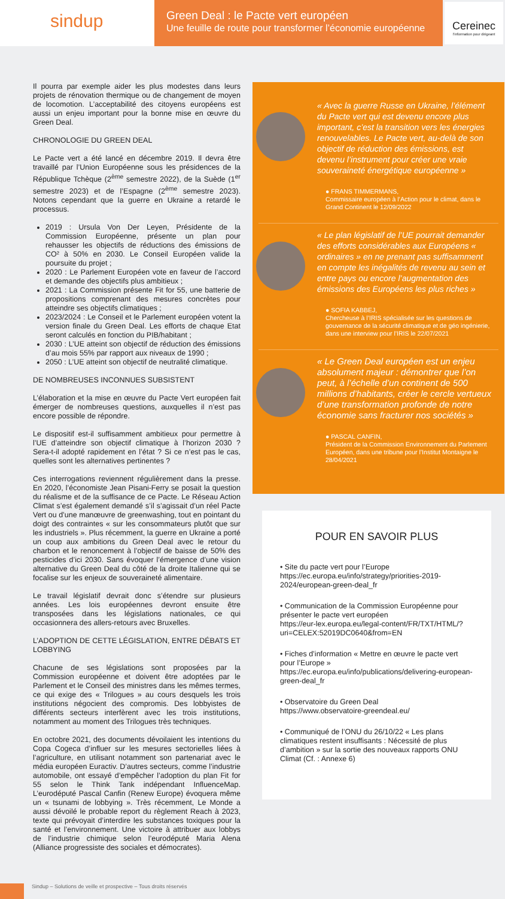sindup
Green Deal : le Pacte vert européen
Une feuille de route pour transformer l’économie européenne
Cereinec
l’information pour dirigeant
Il pourra par exemple aider les plus modestes dans leurs projets de rénovation thermique ou de changement de moyen de locomotion. L’acceptabilité des citoyens européens est aussi un enjeu important pour la bonne mise en œuvre du Green Deal.
CHRONOLOGIE DU GREEN DEAL
Le Pacte vert a été lancé en décembre 2019. Il devra être travaillé par l’Union Européenne sous les présidences de la République Tchèque (2<sup>ème</sup> semestre 2022), de la Suède (1<sup>er</sup> semestre 2023) et de l’Espagne (2<sup>ème</sup> semestre 2023). Notons cependant que la guerre en Ukraine a retardé le processus.
2019 : Ursula Von Der Leyen, Présidente de la Commission Européenne, présente un plan pour rehausser les objectifs de réductions des émissions de CO² à 50% en 2030. Le Conseil Européen valide la poursuite du projet ;
2020 : Le Parlement Européen vote en faveur de l’accord et demande des objectifs plus ambitieux ;
2021 : La Commission présente Fit for 55, une batterie de propositions comprenant des mesures concrètes pour atteindre ses objectifs climatiques ;
2023/2024 : Le Conseil et le Parlement européen votent la version finale du Green Deal. Les efforts de chaque Etat seront calculés en fonction du PIB/habitant ;
2030 : L’UE atteint son objectif de réduction des émissions d’au mois 55% par rapport aux niveaux de 1990 ;
2050 : L’UE atteint son objectif de neutralité climatique.
DE NOMBREUSES INCONNUES SUBSISTENT
L’élaboration et la mise en œuvre du Pacte Vert européen fait émerger de nombreuses questions, auxquelles il n’est pas encore possible de répondre.
Le dispositif est-il suffisamment ambitieux pour permettre à l’UE d’atteindre son objectif climatique à l’horizon 2030 ? Sera-t-il adopté rapidement en l’état ? Si ce n’est pas le cas, quelles sont les alternatives pertinentes ?
Ces interrogations reviennent régulièrement dans la presse. En 2020, l’économiste Jean Pisani-Ferry se posait la question du réalisme et de la suffisance de ce Pacte. Le Réseau Action Climat s’est également demandé s’il s’agissait d’un réel Pacte Vert ou d’une manœuvre de greenwashing, tout en pointant du doigt des contraintes « sur les consommateurs plutôt que sur les industriels ». Plus récemment, la guerre en Ukraine a porté un coup aux ambitions du Green Deal avec le retour du charbon et le renoncement à l’objectif de baisse de 50% des pesticides d’ici 2030. Sans évoquer l’émergence d’une vision alternative du Green Deal du côté de la droite Italienne qui se focalise sur les enjeux de souveraineté alimentaire.
Le travail législatif devrait donc s’étendre sur plusieurs années. Les lois européennes devront ensuite être transposées dans les législations nationales, ce qui occasionnera des allers-retours avec Bruxelles.
L’ADOPTION DE CETTE LÉGISLATION, ENTRE DÉBATS ET LOBBYING
Chacune de ses législations sont proposées par la Commission européenne et doivent être adoptées par le Parlement et le Conseil des ministres dans les mêmes termes, ce qui exige des « Trilogues » au cours desquels les trois institutions négocient des compromis. Des lobbyistes de différents secteurs interfèrent avec les trois institutions, notamment au moment des Trilogues très techniques.
En octobre 2021, des documents dévoilaient les intentions du Copa Cogeca d’influer sur les mesures sectorielles liées à l’agriculture, en utilisant notamment son partenariat avec le média européen Euractiv. D’autres secteurs, comme l’industrie automobile, ont essayé d’empêcher l’adoption du plan Fit for 55 selon le Think Tank indépendant InfluenceMap. L’eurodéputé Pascal Canfin (Renew Europe) évoquera même un « tsunami de lobbying ». Très récemment, Le Monde a aussi dévoilé le probable report du règlement Reach à 2023, texte qui prévoyait d’interdire les substances toxiques pour la santé et l’environnement. Une victoire à attribuer aux lobbys de l’industrie chimique selon l’eurodéputé Maria Alena (Alliance progressiste des sociales et démocrates).
« Avec la guerre Russe en Ukraine, l’élément du Pacte vert qui est devenu encore plus important, c’est la transition vers les énergies renouvelables. Le Pacte vert, au-delà de son objectif de réduction des émissions, est devenu l’instrument pour créer une vraie souveraineté énergétique européenne »
● FRANS TIMMERMANS,
Commissaire européen à l’Action pour le climat, dans le Grand Continent le 12/09/2022
« Le plan législatif de l’UE pourrait demander des efforts considérables aux Européens « ordinaires » en ne prenant pas suffisamment en compte les inégalités de revenu au sein et entre pays ou encore l’augmentation des émissions des Européens les plus riches »
● SOFIA KABBEJ,
Chercheuse à l’IRIS spécialisée sur les questions de gouvernance de la sécurité climatique et de géo ingénierie, dans une interview pour l’IRIS le 22/07/2021
« Le Green Deal européen est un enjeu absolument majeur : démontrer que l’on peut, à l’échelle d’un continent de 500 millions d’habitants, créer le cercle vertueux d’une transformation profonde de notre économie sans fracturer nos sociétés »
● PASCAL CANFIN,
Président de la Commission Environnement du Parlement Européen, dans une tribune pour l’Institut Montaigne le 28/04/2021
POUR EN SAVOIR PLUS
• Site du pacte vert pour l’Europe
https://ec.europa.eu/info/strategy/priorities-2019-2024/european-green-deal_fr
• Communication de la Commission Européenne pour présenter le pacte vert européen
https://eur-lex.europa.eu/legal-content/FR/TXT/HTML/?uri=CELEX:52019DC0640&from=EN
• Fiches d’information « Mettre en œuvre le pacte vert pour l’Europe »
https://ec.europa.eu/info/publications/delivering-european-green-deal_fr
• Observatoire du Green Deal
https://www.observatoire-greendeal.eu/
• Communiqué de l’ONU du 26/10/22 « Les plans climatiques restent insuffisants : Nécessité de plus d’ambition » sur la sortie des nouveaux rapports ONU Climat (Cf. : Annexe 6)
Sindup – Solutions de veille et prospective – Tous droits réservés